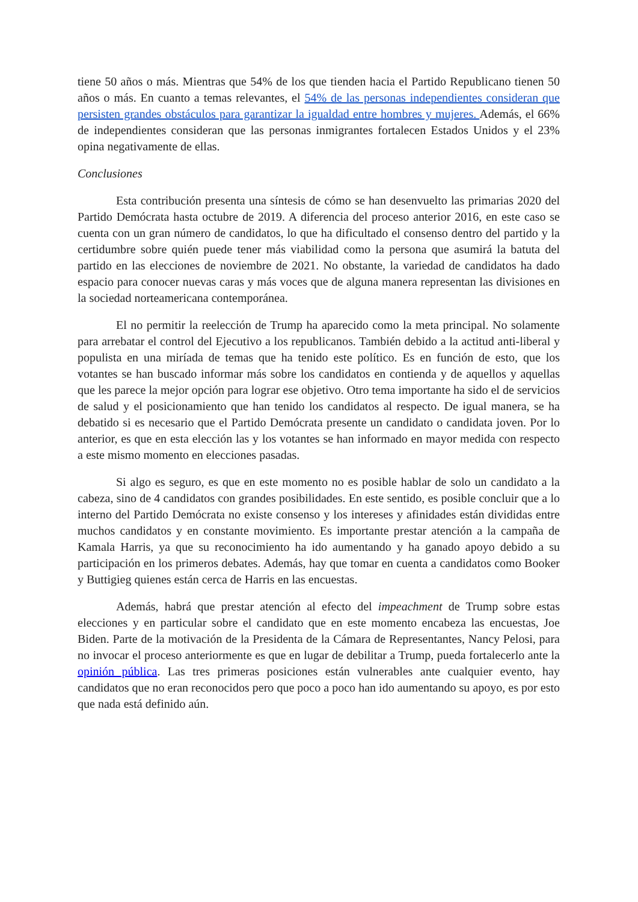tiene 50 años o más. Mientras que 54% de los que tienden hacia el Partido Republicano tienen 50 años o más. En cuanto a temas relevantes, el 54% de las personas independientes consideran que persisten grandes obstáculos para garantizar la igualdad entre hombres y mujeres. Además, el 66% de independientes consideran que las personas inmigrantes fortalecen Estados Unidos y el 23% opina negativamente de ellas.
Conclusiones
Esta contribución presenta una síntesis de cómo se han desenvuelto las primarias 2020 del Partido Demócrata hasta octubre de 2019. A diferencia del proceso anterior 2016, en este caso se cuenta con un gran número de candidatos, lo que ha dificultado el consenso dentro del partido y la certidumbre sobre quién puede tener más viabilidad como la persona que asumirá la batuta del partido en las elecciones de noviembre de 2021. No obstante, la variedad de candidatos ha dado espacio para conocer nuevas caras y más voces que de alguna manera representan las divisiones en la sociedad norteamericana contemporánea.
El no permitir la reelección de Trump ha aparecido como la meta principal. No solamente para arrebatar el control del Ejecutivo a los republicanos. También debido a la actitud anti-liberal y populista en una miríada de temas que ha tenido este político. Es en función de esto, que los votantes se han buscado informar más sobre los candidatos en contienda y de aquellos y aquellas que les parece la mejor opción para lograr ese objetivo. Otro tema importante ha sido el de servicios de salud y el posicionamiento que han tenido los candidatos al respecto. De igual manera, se ha debatido si es necesario que el Partido Demócrata presente un candidato o candidata joven. Por lo anterior, es que en esta elección las y los votantes se han informado en mayor medida con respecto a este mismo momento en elecciones pasadas.
Si algo es seguro, es que en este momento no es posible hablar de solo un candidato a la cabeza, sino de 4 candidatos con grandes posibilidades. En este sentido, es posible concluir que a lo interno del Partido Demócrata no existe consenso y los intereses y afinidades están divididas entre muchos candidatos y en constante movimiento. Es importante prestar atención a la campaña de Kamala Harris, ya que su reconocimiento ha ido aumentando y ha ganado apoyo debido a su participación en los primeros debates. Además, hay que tomar en cuenta a candidatos como Booker y Buttigieg quienes están cerca de Harris en las encuestas.
Además, habrá que prestar atención al efecto del impeachment de Trump sobre estas elecciones y en particular sobre el candidato que en este momento encabeza las encuestas, Joe Biden. Parte de la motivación de la Presidenta de la Cámara de Representantes, Nancy Pelosi, para no invocar el proceso anteriormente es que en lugar de debilitar a Trump, pueda fortalecerlo ante la opinión pública. Las tres primeras posiciones están vulnerables ante cualquier evento, hay candidatos que no eran reconocidos pero que poco a poco han ido aumentando su apoyo, es por esto que nada está definido aún.